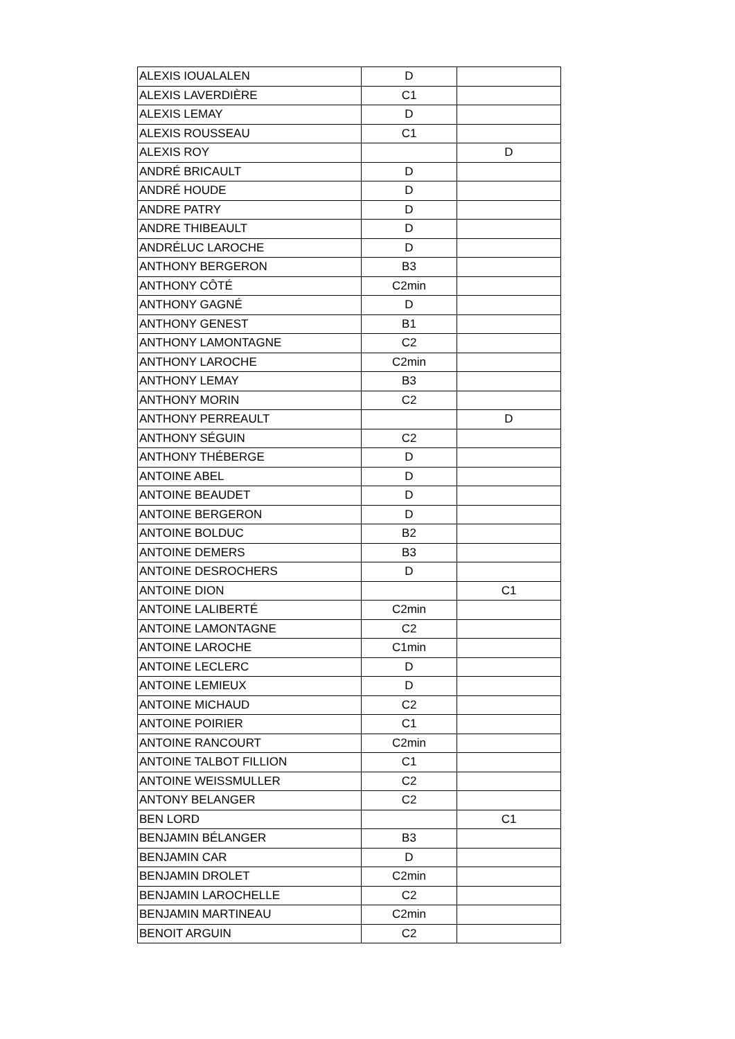| ALEXIS IOUALALEN | D | |
| ALEXIS LAVERDIÈRE | C1 | |
| ALEXIS LEMAY | D | |
| ALEXIS ROUSSEAU | C1 | |
| ALEXIS ROY | | D |
| ANDRÉ BRICAULT | D | |
| ANDRÉ HOUDE | D | |
| ANDRE PATRY | D | |
| ANDRE THIBEAULT | D | |
| ANDRÉLUC LAROCHE | D | |
| ANTHONY BERGERON | B3 | |
| ANTHONY CÔTÉ | C2min | |
| ANTHONY GAGNÉ | D | |
| ANTHONY GENEST | B1 | |
| ANTHONY LAMONTAGNE | C2 | |
| ANTHONY LAROCHE | C2min | |
| ANTHONY LEMAY | B3 | |
| ANTHONY MORIN | C2 | |
| ANTHONY PERREAULT | | D |
| ANTHONY SÉGUIN | C2 | |
| ANTHONY THÉBERGE | D | |
| ANTOINE ABEL | D | |
| ANTOINE BEAUDET | D | |
| ANTOINE BERGERON | D | |
| ANTOINE BOLDUC | B2 | |
| ANTOINE DEMERS | B3 | |
| ANTOINE DESROCHERS | D | |
| ANTOINE DION | | C1 |
| ANTOINE LALIBERTÉ | C2min | |
| ANTOINE LAMONTAGNE | C2 | |
| ANTOINE LAROCHE | C1min | |
| ANTOINE LECLERC | D | |
| ANTOINE LEMIEUX | D | |
| ANTOINE MICHAUD | C2 | |
| ANTOINE POIRIER | C1 | |
| ANTOINE RANCOURT | C2min | |
| ANTOINE TALBOT FILLION | C1 | |
| ANTOINE WEISSMULLER | C2 | |
| ANTONY BELANGER | C2 | |
| BEN LORD | | C1 |
| BENJAMIN BÉLANGER | B3 | |
| BENJAMIN CAR | D | |
| BENJAMIN DROLET | C2min | |
| BENJAMIN LAROCHELLE | C2 | |
| BENJAMIN MARTINEAU | C2min | |
| BENOIT ARGUIN | C2 | |